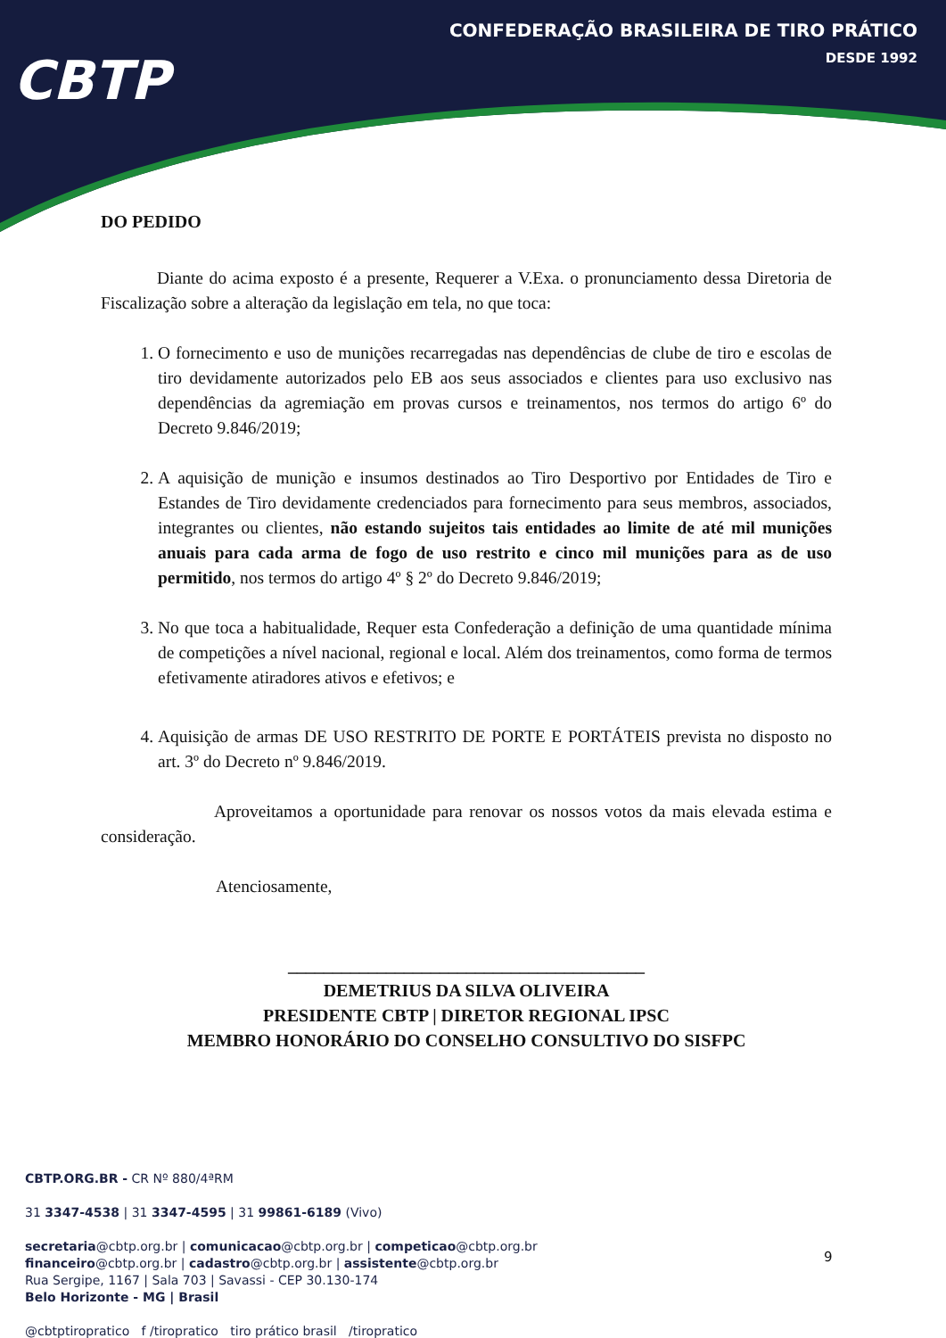CONFEDERAÇÃO BRASILEIRA DE TIRO PRÁTICO
DESDE 1992
CBTP
DO PEDIDO
Diante do acima exposto é a presente, Requerer a V.Exa. o pronunciamento dessa Diretoria de Fiscalização sobre a alteração da legislação em tela, no que toca:
1. O fornecimento e uso de munições recarregadas nas dependências de clube de tiro e escolas de tiro devidamente autorizados pelo EB aos seus associados e clientes para uso exclusivo nas dependências da agremiação em provas cursos e treinamentos, nos termos do artigo 6º do Decreto 9.846/2019;
2. A aquisição de munição e insumos destinados ao Tiro Desportivo por Entidades de Tiro e Estandes de Tiro devidamente credenciados para fornecimento para seus membros, associados, integrantes ou clientes, não estando sujeitos tais entidades ao limite de até mil munições anuais para cada arma de fogo de uso restrito e cinco mil munições para as de uso permitido, nos termos do artigo 4º § 2º do Decreto 9.846/2019;
3. No que toca a habitualidade, Requer esta Confederação a definição de uma quantidade mínima de competições a nível nacional, regional e local. Além dos treinamentos, como forma de termos efetivamente atiradores ativos e efetivos; e
4. Aquisição de armas DE USO RESTRITO DE PORTE E PORTÁTEIS prevista no disposto no art. 3º do Decreto nº 9.846/2019.
Aproveitamos a oportunidade para renovar os nossos votos da mais elevada estima e consideração.
Atenciosamente,
________________________________________
DEMETRIUS DA SILVA OLIVEIRA
PRESIDENTE CBTP | DIRETOR REGIONAL IPSC
MEMBRO HONORÁRIO DO CONSELHO CONSULTIVO DO SISFPC
CBTP.ORG.BR - CR Nº 880/4ªRM
31 3347-4538 | 31 3347-4595 | 31 99861-6189 (Vivo)
secretaria@cbtp.org.br | comunicacao@cbtp.org.br | competicao@cbtp.org.br
financeiro@cbtp.org.br | cadastro@cbtp.org.br | assistente@cbtp.org.br
Rua Sergipe, 1167 | Sala 703 | Savassi - CEP 30.130-174
Belo Horizonte - MG | Brasil
@cbtptiropratico f /tiropratico tiro prático brasil /tiropratico
9